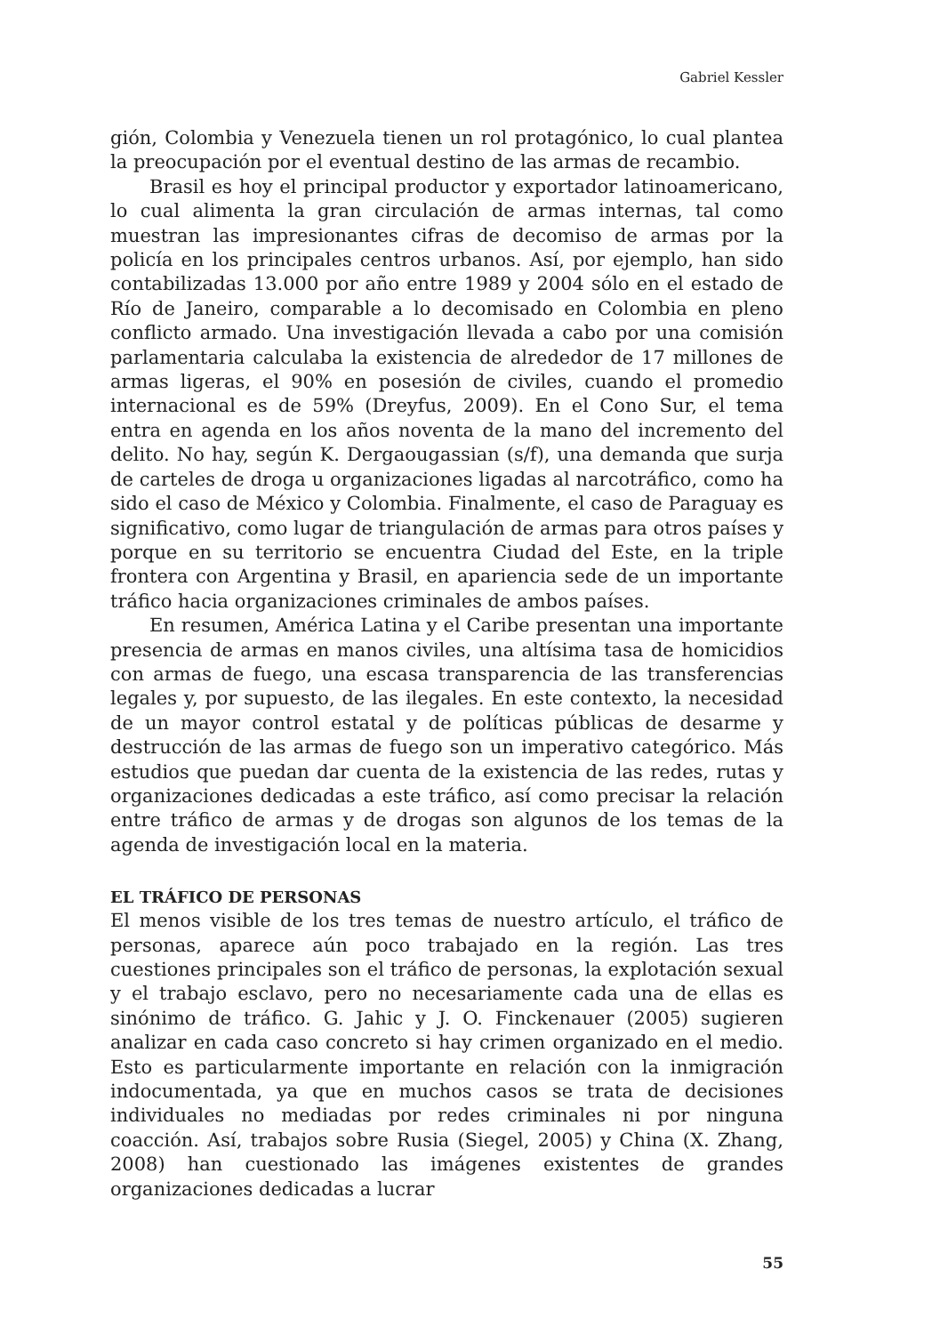Gabriel Kessler
gión, Colombia y Venezuela tienen un rol protagónico, lo cual plantea la preocupación por el eventual destino de las armas de recambio.
Brasil es hoy el principal productor y exportador latinoamericano, lo cual alimenta la gran circulación de armas internas, tal como muestran las impresionantes cifras de decomiso de armas por la policía en los principales centros urbanos. Así, por ejemplo, han sido contabilizadas 13.000 por año entre 1989 y 2004 sólo en el estado de Río de Janeiro, comparable a lo decomisado en Colombia en pleno conflicto armado. Una investigación llevada a cabo por una comisión parlamentaria calculaba la existencia de alrededor de 17 millones de armas ligeras, el 90% en posesión de civiles, cuando el promedio internacional es de 59% (Dreyfus, 2009). En el Cono Sur, el tema entra en agenda en los años noventa de la mano del incremento del delito. No hay, según K. Dergaougassian (s/f), una demanda que surja de carteles de droga u organizaciones ligadas al narcotráfico, como ha sido el caso de México y Colombia. Finalmente, el caso de Paraguay es significativo, como lugar de triangulación de armas para otros países y porque en su territorio se encuentra Ciudad del Este, en la triple frontera con Argentina y Brasil, en apariencia sede de un importante tráfico hacia organizaciones criminales de ambos países.
En resumen, América Latina y el Caribe presentan una importante presencia de armas en manos civiles, una altísima tasa de homicidios con armas de fuego, una escasa transparencia de las transferencias legales y, por supuesto, de las ilegales. En este contexto, la necesidad de un mayor control estatal y de políticas públicas de desarme y destrucción de las armas de fuego son un imperativo categórico. Más estudios que puedan dar cuenta de la existencia de las redes, rutas y organizaciones dedicadas a este tráfico, así como precisar la relación entre tráfico de armas y de drogas son algunos de los temas de la agenda de investigación local en la materia.
EL TRÁFICO DE PERSONAS
El menos visible de los tres temas de nuestro artículo, el tráfico de personas, aparece aún poco trabajado en la región. Las tres cuestiones principales son el tráfico de personas, la explotación sexual y el trabajo esclavo, pero no necesariamente cada una de ellas es sinónimo de tráfico. G. Jahic y J. O. Finckenauer (2005) sugieren analizar en cada caso concreto si hay crimen organizado en el medio. Esto es particularmente importante en relación con la inmigración indocumentada, ya que en muchos casos se trata de decisiones individuales no mediadas por redes criminales ni por ninguna coacción. Así, trabajos sobre Rusia (Siegel, 2005) y China (X. Zhang, 2008) han cuestionado las imágenes existentes de grandes organizaciones dedicadas a lucrar
55